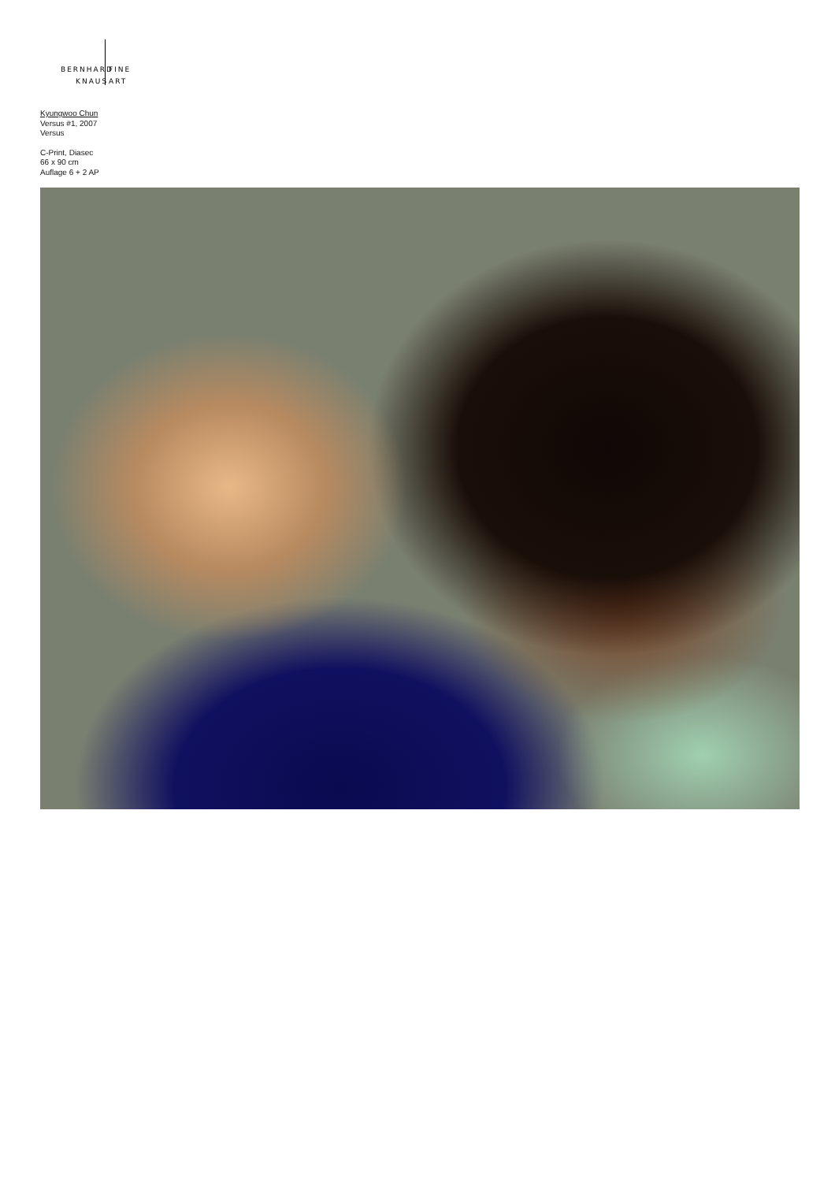BERNHARD FINE
KNAUS ART
Kyungwoo Chun
Versus #1, 2007
Versus
C-Print, Diasec
66 x 90 cm
Auflage 6 + 2 AP